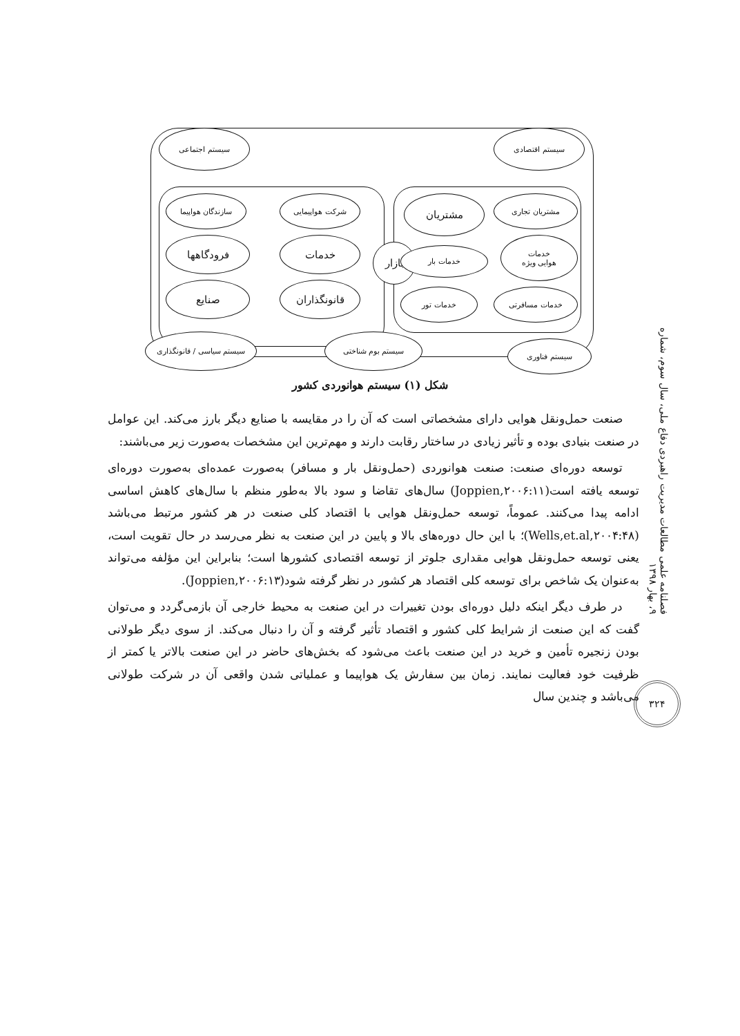سیستم اجتماعی سیستم اقتصادی
شرکت هواپیمایی
سازندگان هواپیما
خدمات
فرودگاهها
قانونگذاران
صنایع
بازار
مشتریان تجاری
مشتریان
خدمات
هوایی ویژه
خدمات بار
خدمات مسافرتی
خدمات تور
سیستم سیاسی / قانونگذاری سیستم بوم شناختی
سیستم فناوری
شکل (۱) سیستم هوانوردی کشور
صنعت حمل‌ونقل هوایی دارای مشخصاتی است که آن را در مقایسه با صنایع دیگر بارز می‌کند. این عوامل در صنعت بنیادی بوده و تأثیر زیادی در ساختار رقابت دارند و مهم‌ترین این مشخصات به‌صورت زیر می‌باشند:
توسعه دوره‌ای صنعت: صنعت هوانوردی (حمل‌ونقل بار و مسافر) به‌صورت عمده‌ای به‌صورت دوره‌ای توسعه یافته است(Joppien,۲۰۰۶:۱۱) سال‌های تقاضا و سود بالا به‌طور منظم با سال‌های کاهش اساسی ادامه پیدا می‌کنند. عموماً، توسعه حمل‌ونقل هوایی با اقتصاد کلی صنعت در هر کشور مرتبط می‌باشد (Wells,et.al,۲۰۰۴:۴۸)؛ با این حال دوره‌های بالا و پایین در این صنعت به نظر می‌رسد در حال تقویت است، یعنی توسعه حمل‌ونقل هوایی مقداری جلوتر از توسعه اقتصادی کشورها است؛ بنابراین این مؤلفه می‌تواند به‌عنوان یک شاخص برای توسعه کلی اقتصاد هر کشور در نظر گرفته شود(Joppien,۲۰۰۶:۱۳).
در طرف دیگر اینکه دلیل دوره‌ای بودن تغییرات در این صنعت به محیط خارجی آن بازمی‌گردد و می‌توان گفت که این صنعت از شرایط کلی کشور و اقتصاد تأثیر گرفته و آن را دنبال می‌کند. از سوی دیگر طولانی بودن زنجیره تأمین و خرید در این صنعت باعث می‌شود که بخش‌های حاضر در این صنعت بالاتر یا کمتر از ظرفیت خود فعالیت نمایند. زمان بین سفارش یک هواپیما و عملیاتی شدن واقعی آن در شرکت طولانی می‌باشد و چندین سال
فصلنامه علمی مطالعات مدیریت راهبردی دفاع ملی، سال سوم، شماره ۹، بهار ۱۳۹۸
۳۲۴